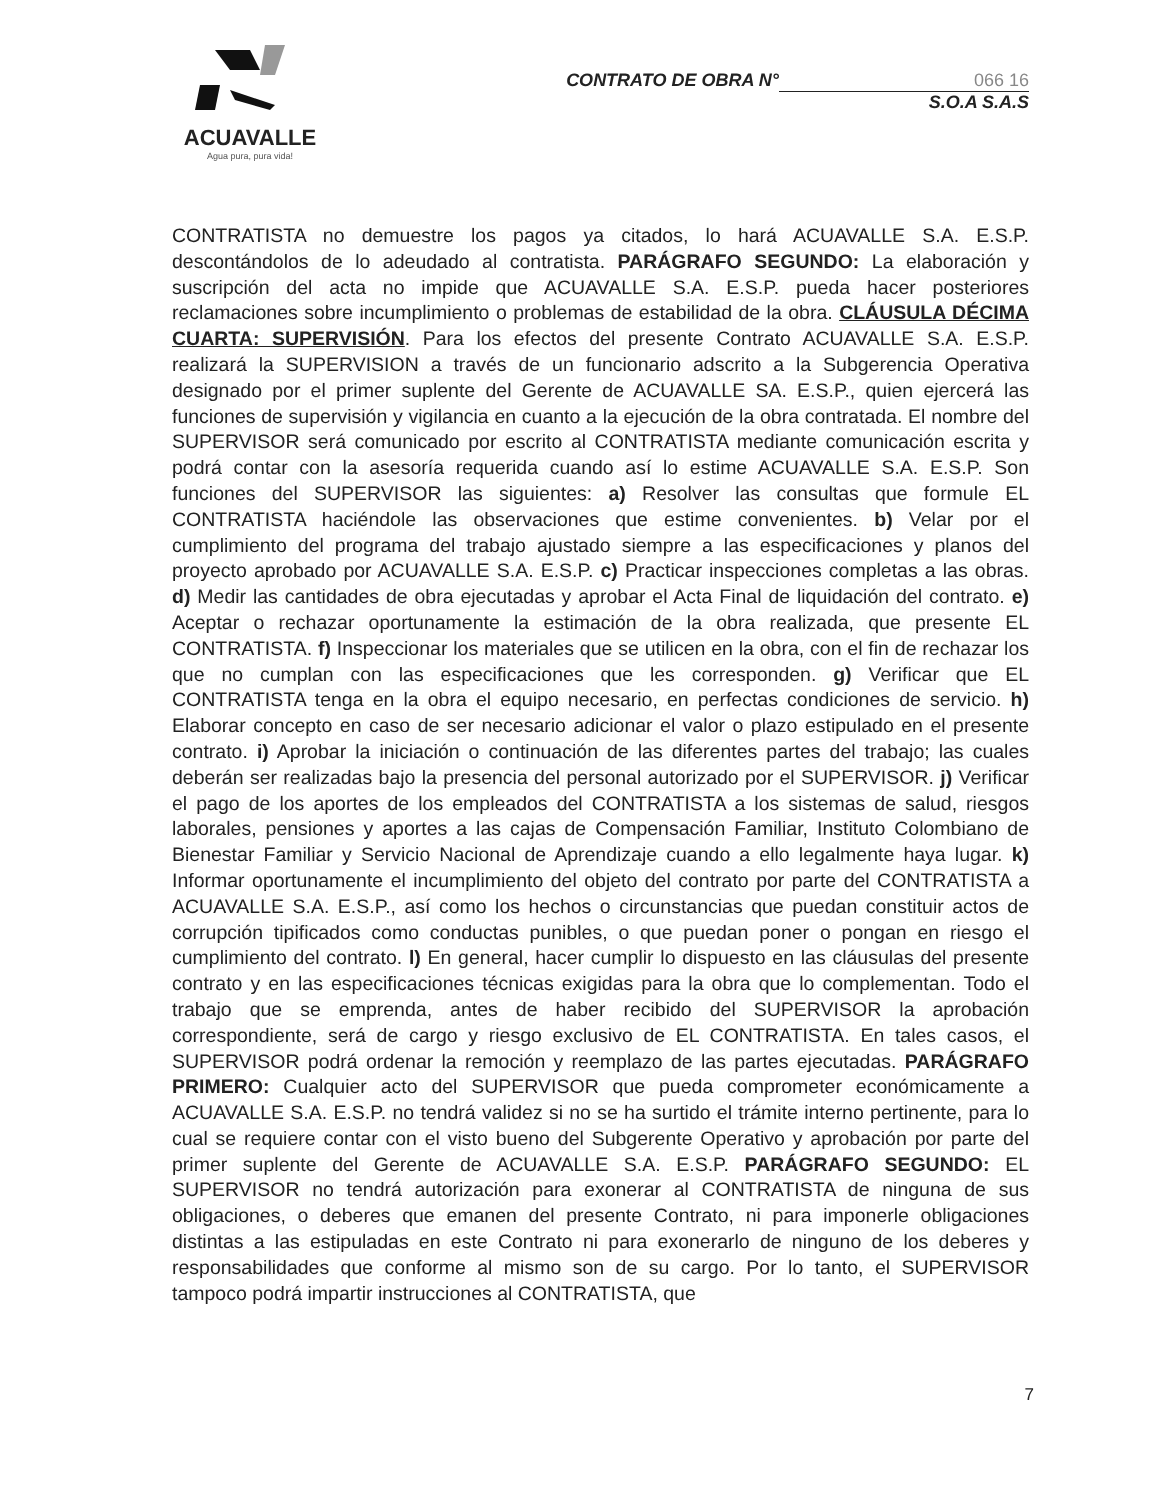ACUAVALLE
Agua pura, pura vida!
CONTRATO DE OBRA N° 066 16
S.O.A S.A.S
CONTRATISTA no demuestre los pagos ya citados, lo hará ACUAVALLE S.A. E.S.P. descontándolos de lo adeudado al contratista. PARÁGRAFO SEGUNDO: La elaboración y suscripción del acta no impide que ACUAVALLE S.A. E.S.P. pueda hacer posteriores reclamaciones sobre incumplimiento o problemas de estabilidad de la obra. CLÁUSULA DÉCIMA CUARTA: SUPERVISIÓN. Para los efectos del presente Contrato ACUAVALLE S.A. E.S.P. realizará la SUPERVISION a través de un funcionario adscrito a la Subgerencia Operativa designado por el primer suplente del Gerente de ACUAVALLE SA. E.S.P., quien ejercerá las funciones de supervisión y vigilancia en cuanto a la ejecución de la obra contratada. El nombre del SUPERVISOR será comunicado por escrito al CONTRATISTA mediante comunicación escrita y podrá contar con la asesoría requerida cuando así lo estime ACUAVALLE S.A. E.S.P. Son funciones del SUPERVISOR las siguientes: a) Resolver las consultas que formule EL CONTRATISTA haciéndole las observaciones que estime convenientes. b) Velar por el cumplimiento del programa del trabajo ajustado siempre a las especificaciones y planos del proyecto aprobado por ACUAVALLE S.A. E.S.P. c) Practicar inspecciones completas a las obras. d) Medir las cantidades de obra ejecutadas y aprobar el Acta Final de liquidación del contrato. e) Aceptar o rechazar oportunamente la estimación de la obra realizada, que presente EL CONTRATISTA. f) Inspeccionar los materiales que se utilicen en la obra, con el fin de rechazar los que no cumplan con las especificaciones que les corresponden. g) Verificar que EL CONTRATISTA tenga en la obra el equipo necesario, en perfectas condiciones de servicio. h) Elaborar concepto en caso de ser necesario adicionar el valor o plazo estipulado en el presente contrato. i) Aprobar la iniciación o continuación de las diferentes partes del trabajo; las cuales deberán ser realizadas bajo la presencia del personal autorizado por el SUPERVISOR. j) Verificar el pago de los aportes de los empleados del CONTRATISTA a los sistemas de salud, riesgos laborales, pensiones y aportes a las cajas de Compensación Familiar, Instituto Colombiano de Bienestar Familiar y Servicio Nacional de Aprendizaje cuando a ello legalmente haya lugar. k) Informar oportunamente el incumplimiento del objeto del contrato por parte del CONTRATISTA a ACUAVALLE S.A. E.S.P., así como los hechos o circunstancias que puedan constituir actos de corrupción tipificados como conductas punibles, o que puedan poner o pongan en riesgo el cumplimiento del contrato. l) En general, hacer cumplir lo dispuesto en las cláusulas del presente contrato y en las especificaciones técnicas exigidas para la obra que lo complementan. Todo el trabajo que se emprenda, antes de haber recibido del SUPERVISOR la aprobación correspondiente, será de cargo y riesgo exclusivo de EL CONTRATISTA. En tales casos, el SUPERVISOR podrá ordenar la remoción y reemplazo de las partes ejecutadas. PARÁGRAFO PRIMERO: Cualquier acto del SUPERVISOR que pueda comprometer económicamente a ACUAVALLE S.A. E.S.P. no tendrá validez si no se ha surtido el trámite interno pertinente, para lo cual se requiere contar con el visto bueno del Subgerente Operativo y aprobación por parte del primer suplente del Gerente de ACUAVALLE S.A. E.S.P. PARÁGRAFO SEGUNDO: EL SUPERVISOR no tendrá autorización para exonerar al CONTRATISTA de ninguna de sus obligaciones, o deberes que emanen del presente Contrato, ni para imponerle obligaciones distintas a las estipuladas en este Contrato ni para exonerarlo de ninguno de los deberes y responsabilidades que conforme al mismo son de su cargo. Por lo tanto, el SUPERVISOR tampoco podrá impartir instrucciones al CONTRATISTA, que
7